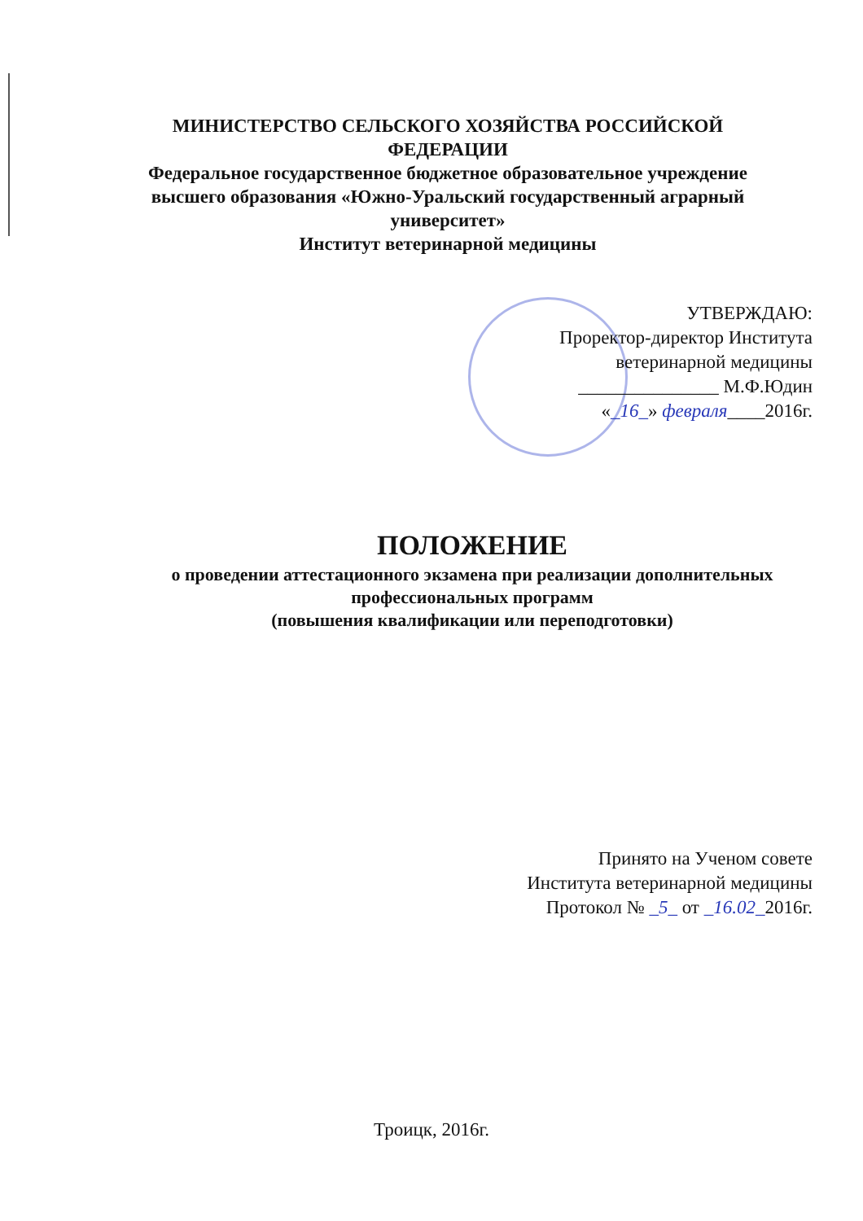МИНИСТЕРСТВО СЕЛЬСКОГО ХОЗЯЙСТВА РОССИЙСКОЙ ФЕДЕРАЦИИ
Федеральное государственное бюджетное образовательное учреждение высшего образования «Южно-Уральский государственный аграрный университет»
Институт ветеринарной медицины
УТВЕРЖДАЮ:
Проректор-директор Института
ветеринарной медицины
_______________ М.Ф.Юдин
«_16_» февраля____2016г.
ПОЛОЖЕНИЕ
о проведении аттестационного экзамена при реализации дополнительных профессиональных программ
(повышения квалификации или переподготовки)
Принято на Ученом совете
Института ветеринарной медицины
Протокол № _5_ от _16.02_2016г.
Троицк, 2016г.